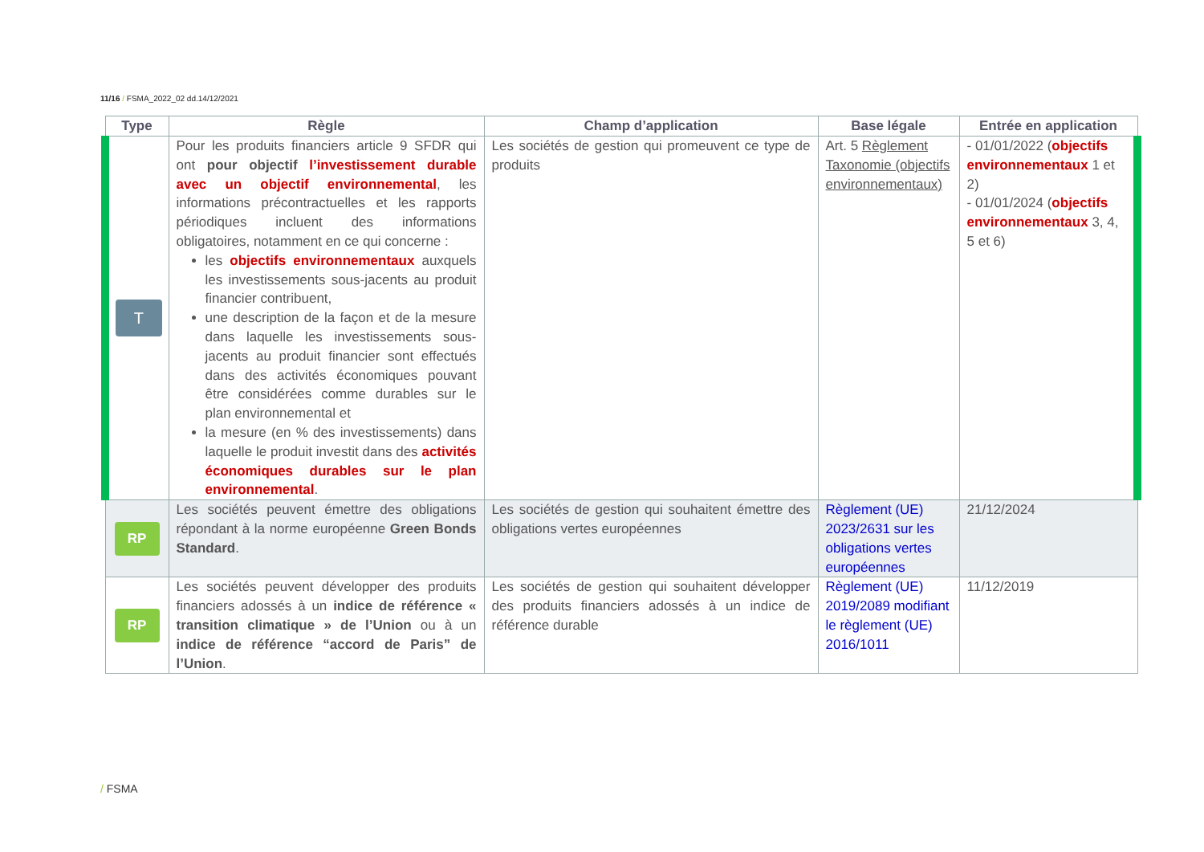11/16 / FSMA_2022_02 dd.14/12/2021
| Type | Règle | Champ d’application | Base légale | Entrée en application |
| --- | --- | --- | --- | --- |
| T | Pour les produits financiers article 9 SFDR qui ont pour objectif l’investissement durable avec un objectif environnemental , les informations précontractuelles et les rapports périodiques incluent des informations obligatoires, notamment en ce qui concerne : les objectifs environnementaux auxquels les investissements sous-jacents au produit financier contribuent, une description de la façon et de la mesure dans laquelle les investissements sous-jacents au produit financier sont effectués dans des activités économiques pouvant être considérées comme durables sur le plan environnemental et la mesure (en % des investissements) dans laquelle le produit investit dans des activités économiques durables sur le plan environnemental . | Les sociétés de gestion qui promeuvent ce type de produits | Art. 5 Règlement Taxonomie (objectifs environnementaux) | - 01/01/2022 ( objectifs environnementaux 1 et 2) - 01/01/2024 ( objectifs environnementaux 3, 4, 5 et 6) |
| RP | Les sociétés peuvent émettre des obligations répondant à la norme européenne Green Bonds Standard . | Les sociétés de gestion qui souhaitent émettre des obligations vertes européennes | Règlement (UE) 2023/2631 sur les obligations vertes européennes | 21/12/2024 |
| RP | Les sociétés peuvent développer des produits financiers adossés à un indice de référence « transition climatique » de l’Union ou à un indice de référence “accord de Paris” de l’Union . | Les sociétés de gestion qui souhaitent développer des produits financiers adossés à un indice de référence durable | Règlement (UE) 2019/2089 modifiant le règlement (UE) 2016/1011 | 11/12/2019 |
/ FSMA